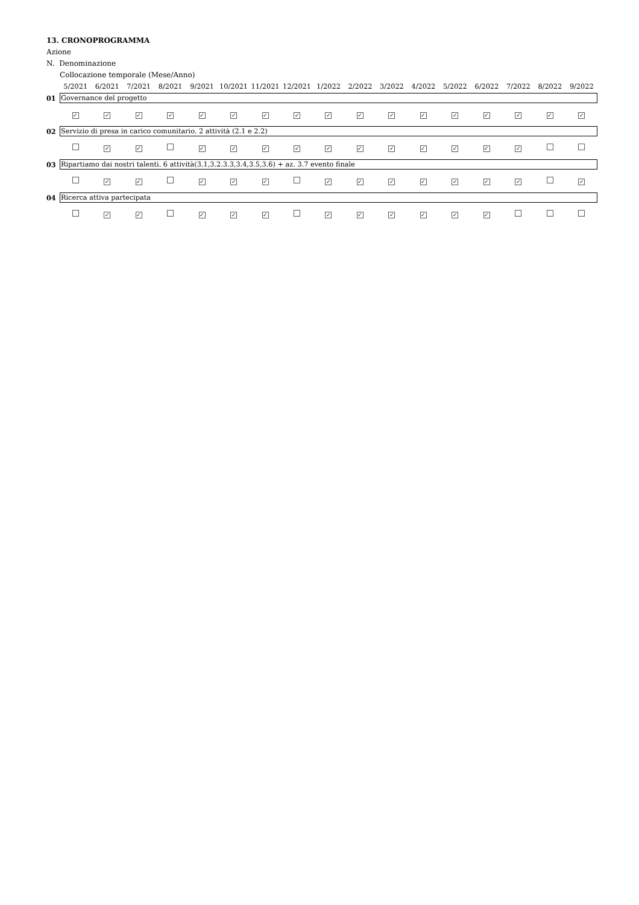13. CRONOPROGRAMMA
Azione
N. Denominazione
Collocazione temporale (Mese/Anno)
| | 5/2021 | 6/2021 | 7/2021 | 8/2021 | 9/2021 | 10/2021 | 11/2021 | 12/2021 | 1/2022 | 2/2022 | 3/2022 | 4/2022 | 5/2022 | 6/2022 | 7/2022 | 8/2022 | 9/2022 |
| 01 | Governance del progetto | | | | | | | | | | | | | | | | |
| | ✓ | ✓ | ✓ | ✓ | ✓ | ✓ | ✓ | ✓ | ✓ | ✓ | ✓ | ✓ | ✓ | ✓ | ✓ | ✓ | ✓ |
| 02 | Servizio di presa in carico comunitario. 2 attività (2.1 e 2.2) | | | | | | | | | | | | | | | | |
| | | ✓ | ✓ | | ✓ | ✓ | ✓ | ✓ | ✓ | ✓ | ✓ | ✓ | ✓ | ✓ | ✓ | | |
| 03 | Ripartiamo dai nostri talenti. 6 attività(3.1,3.2.3.3,3.4,3.5,3.6) + az. 3.7 evento finale | | | | | | | | | | | | | | | | |
| | | ✓ | ✓ | | ✓ | ✓ | ✓ | | ✓ | ✓ | ✓ | ✓ | ✓ | ✓ | ✓ | | ✓ |
| 04 | Ricerca attiva partecipata | | | | | | | | | | | | | | | | |
| | | ✓ | ✓ | | ✓ | ✓ | ✓ | | ✓ | ✓ | ✓ | ✓ | ✓ | ✓ | | | |